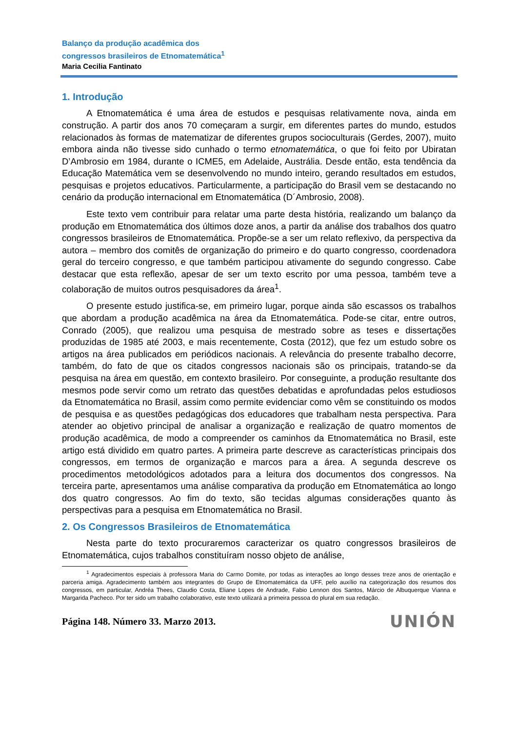Balanço da produção acadêmica dos
congressos brasileiros de Etnomatemática<sup>1</sup>
Maria Cecilia Fantinato
1. Introdução
A Etnomatemática é uma área de estudos e pesquisas relativamente nova, ainda em construção. A partir dos anos 70 começaram a surgir, em diferentes partes do mundo, estudos relacionados às formas de matematizar de diferentes grupos socioculturais (Gerdes, 2007), muito embora ainda não tivesse sido cunhado o termo etnomatemática, o que foi feito por Ubiratan D’Ambrosio em 1984, durante o ICME5, em Adelaide, Austrália. Desde então, esta tendência da Educação Matemática vem se desenvolvendo no mundo inteiro, gerando resultados em estudos, pesquisas e projetos educativos. Particularmente, a participação do Brasil vem se destacando no cenário da produção internacional em Etnomatemática (D´Ambrosio, 2008).
Este texto vem contribuir para relatar uma parte desta história, realizando um balanço da produção em Etnomatemática dos últimos doze anos, a partir da análise dos trabalhos dos quatro congressos brasileiros de Etnomatemática. Propõe-se a ser um relato reflexivo, da perspectiva da autora – membro dos comitês de organização do primeiro e do quarto congresso, coordenadora geral do terceiro congresso, e que também participou ativamente do segundo congresso. Cabe destacar que esta reflexão, apesar de ser um texto escrito por uma pessoa, também teve a colaboração de muitos outros pesquisadores da área<sup>1</sup>.
O presente estudo justifica-se, em primeiro lugar, porque ainda são escassos os trabalhos que abordam a produção acadêmica na área da Etnomatemática. Pode-se citar, entre outros, Conrado (2005), que realizou uma pesquisa de mestrado sobre as teses e dissertações produzidas de 1985 até 2003, e mais recentemente, Costa (2012), que fez um estudo sobre os artigos na área publicados em periódicos nacionais. A relevância do presente trabalho decorre, também, do fato de que os citados congressos nacionais são os principais, tratando-se da pesquisa na área em questão, em contexto brasileiro. Por conseguinte, a produção resultante dos mesmos pode servir como um retrato das questões debatidas e aprofundadas pelos estudiosos da Etnomatemática no Brasil, assim como permite evidenciar como vêm se constituindo os modos de pesquisa e as questões pedagógicas dos educadores que trabalham nesta perspectiva. Para atender ao objetivo principal de analisar a organização e realização de quatro momentos de produção acadêmica, de modo a compreender os caminhos da Etnomatemática no Brasil, este artigo está dividido em quatro partes. A primeira parte descreve as características principais dos congressos, em termos de organização e marcos para a área. A segunda descreve os procedimentos metodológicos adotados para a leitura dos documentos dos congressos. Na terceira parte, apresentamos uma análise comparativa da produção em Etnomatemática ao longo dos quatro congressos. Ao fim do texto, são tecidas algumas considerações quanto às perspectivas para a pesquisa em Etnomatemática no Brasil.
2. Os Congressos Brasileiros de Etnomatemática
Nesta parte do texto procuraremos caracterizar os quatro congressos brasileiros de Etnomatemática, cujos trabalhos constituíram nosso objeto de análise,
<sup>1</sup> Agradecimentos especiais à professora Maria do Carmo Domite, por todas as interações ao longo desses treze anos de orientação e parceria amiga. Agradecimento também aos integrantes do Grupo de Etnomatemática da UFF, pelo auxílio na categorização dos resumos dos congressos, em particular, Andréa Thees, Claudio Costa, Eliane Lopes de Andrade, Fabio Lennon dos Santos, Márcio de Albuquerque Vianna e Margarida Pacheco. Por ter sido um trabalho colaborativo, este texto utilizará a primeira pessoa do plural em sua redação.
Página 148. Número 33. Marzo 2013. UNIÓN